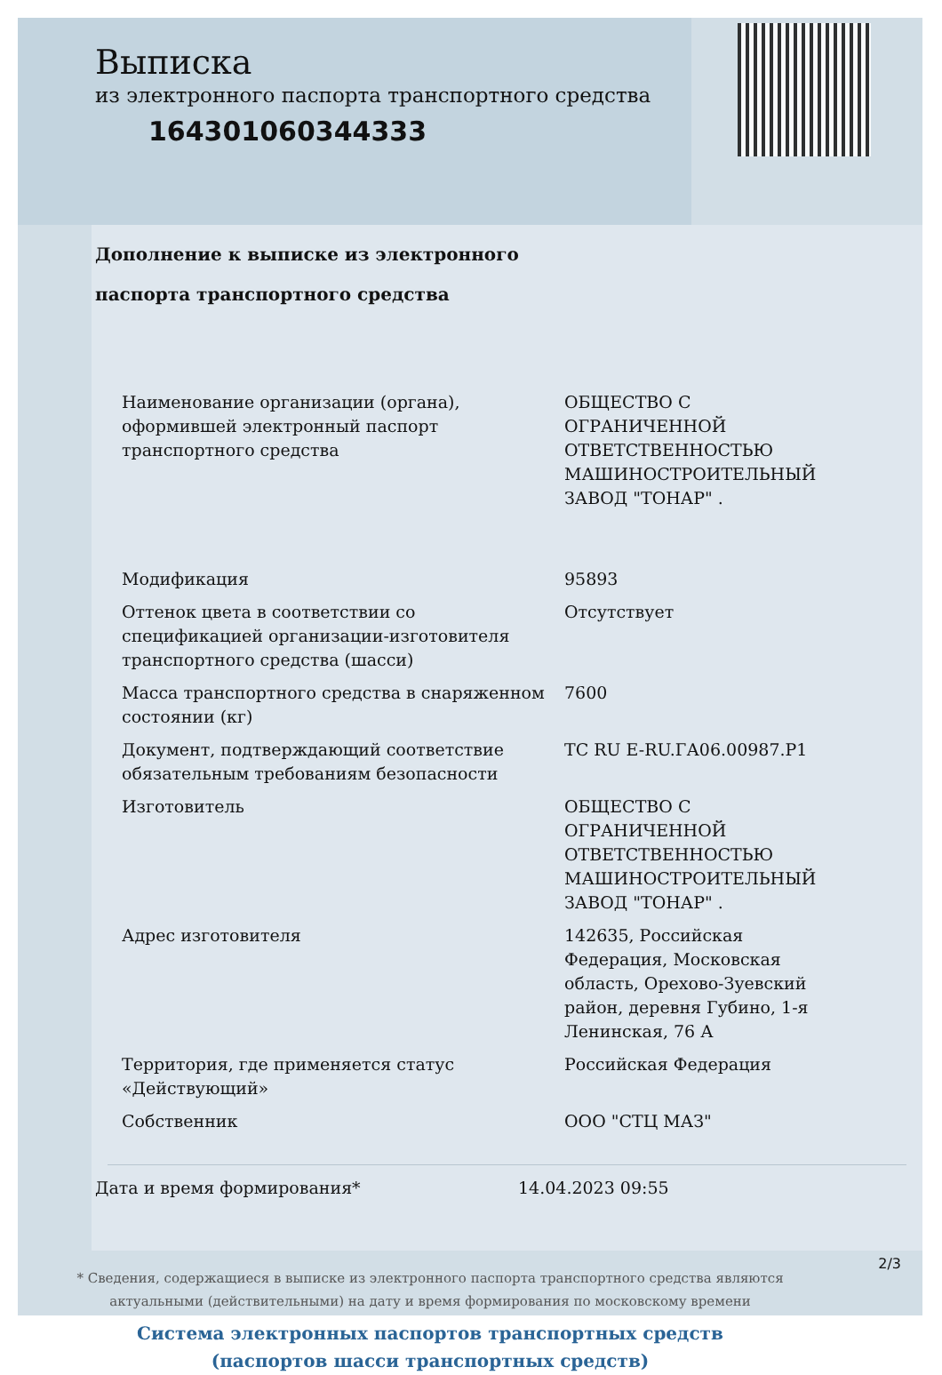Выписка
из электронного паспорта транспортного средства
164301060344333
Дополнение к выписке из электронного
паспорта транспортного средства
| Наименование организации (органа), оформившей электронный паспорт транспортного средства | ОБЩЕСТВО С ОГРАНИЧЕННОЙ ОТВЕТСТВЕННОСТЬЮ МАШИНОСТРОИТЕЛЬНЫЙ ЗАВОД "ТОНАР" . |
| Модификация | 95893 |
| Оттенок цвета в соответствии со спецификацией организации-изготовителя транспортного средства (шасси) | Отсутствует |
| Масса транспортного средства в снаряженном состоянии (кг) | 7600 |
| Документ, подтверждающий соответствие обязательным требованиям безопасности | ТС RU E-RU.ГА06.00987.Р1 |
| Изготовитель | ОБЩЕСТВО С ОГРАНИЧЕННОЙ ОТВЕТСТВЕННОСТЬЮ МАШИНОСТРОИТЕЛЬНЫЙ ЗАВОД "ТОНАР" . |
| Адрес изготовителя | 142635, Российская Федерация, Московская область, Орехово-Зуевский район, деревня Губино, 1-я Ленинская, 76 А |
| Территория, где применяется статус «Действующий» | Российская Федерация |
| Собственник | ООО "СТЦ МАЗ" |
Дата и время формирования* 14.04.2023 09:55
* Сведения, содержащиеся в выписке из электронного паспорта транспортного средства являются
актуальными (действительными) на дату и время формирования по московскому времени
Система электронных паспортов транспортных средств
(паспортов шасси транспортных средств)
2/3